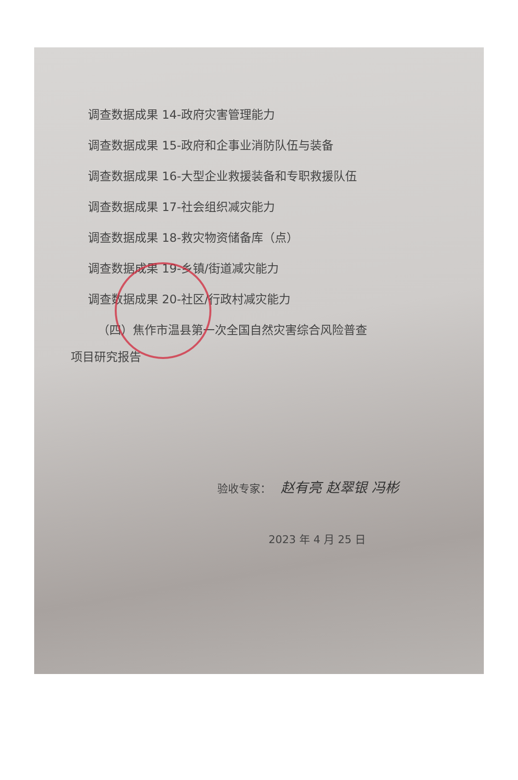调查数据成果 14-政府灾害管理能力
调查数据成果 15-政府和企事业消防队伍与装备
调查数据成果 16-大型企业救援装备和专职救援队伍
调查数据成果 17-社会组织减灾能力
调查数据成果 18-救灾物资储备库（点）
调查数据成果 19-乡镇/街道减灾能力
调查数据成果 20-社区/行政村减灾能力
（四）焦作市温县第一次全国自然灾害综合风险普查
项目研究报告
验收专家： 赵有亮 赵翠银 冯彬
2023 年 4 月 25 日